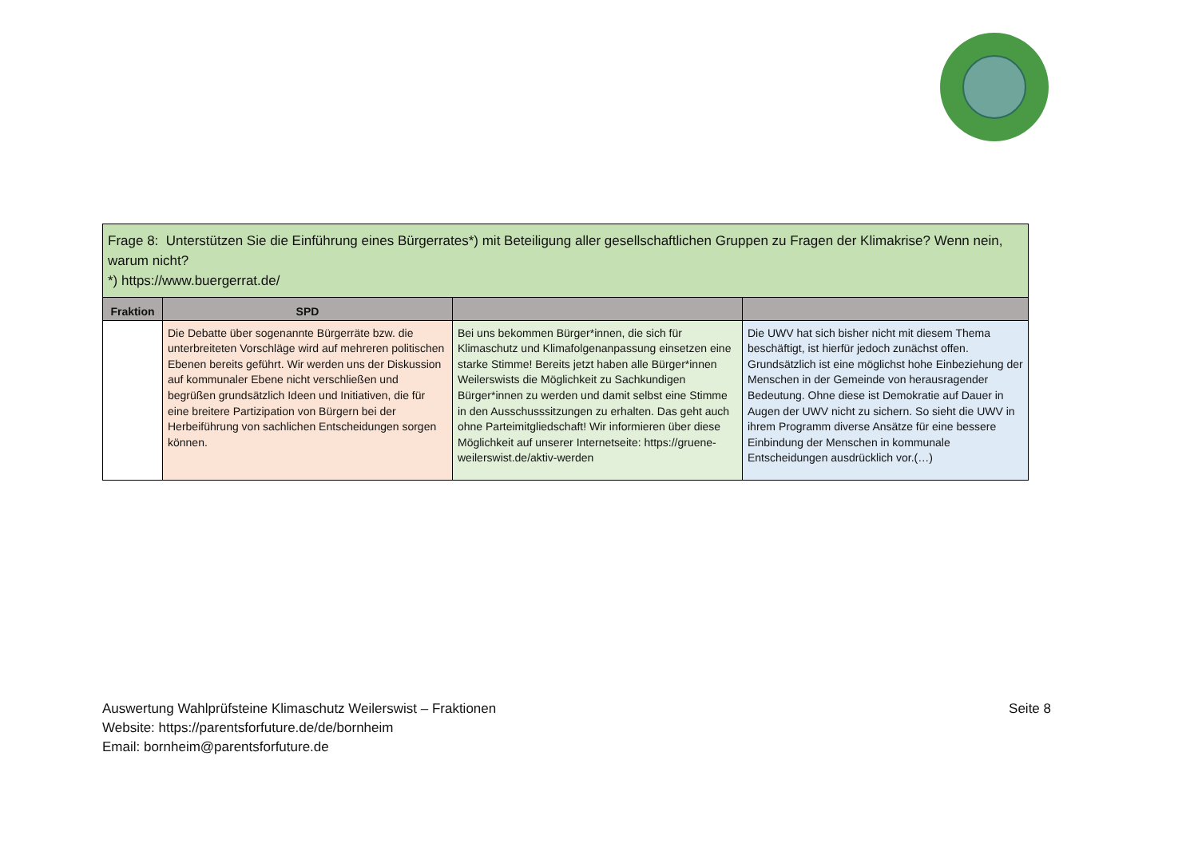| Frage 8: Unterstützen Sie die Einführung eines Bürgerrates*) mit Beteiligung aller gesellschaftlichen Gruppen zu Fragen der Klimakrise? Wenn nein, warum nicht? *) https://www.buergerrat.de/ | | | |
| Fraktion | SPD | | |
| | Die Debatte über sogenannte Bürgerräte bzw. die unterbreiteten Vorschläge wird auf mehreren politischen Ebenen bereits geführt. Wir werden uns der Diskussion auf kommunaler Ebene nicht verschließen und begrüßen grundsätzlich Ideen und Initiativen, die für eine breitere Partizipation von Bürgern bei der Herbeiführung von sachlichen Entscheidungen sorgen können. | Bei uns bekommen Bürger*innen, die sich für Klimaschutz und Klimafolgenanpassung einsetzen eine starke Stimme! Bereits jetzt haben alle Bürger*innen Weilerswists die Möglichkeit zu Sachkundigen Bürger*innen zu werden und damit selbst eine Stimme in den Ausschusssitzungen zu erhalten. Das geht auch ohne Parteimitgliedschaft! Wir informieren über diese Möglichkeit auf unserer Internetseite: https://gruene-weilerswist.de/aktiv-werden | Die UWV hat sich bisher nicht mit diesem Thema beschäftigt, ist hierfür jedoch zunächst offen. Grundsätzlich ist eine möglichst hohe Einbeziehung der Menschen in der Gemeinde von herausragender Bedeutung. Ohne diese ist Demokratie auf Dauer in Augen der UWV nicht zu sichern. So sieht die UWV in ihrem Programm diverse Ansätze für eine bessere Einbindung der Menschen in kommunale Entscheidungen ausdrücklich vor.(…) |
Auswertung Wahlprüfsteine Klimaschutz Weilerswist – Fraktionen
Website: https://parentsforfuture.de/de/bornheim
Email: bornheim@parentsforfuture.de
Seite 8